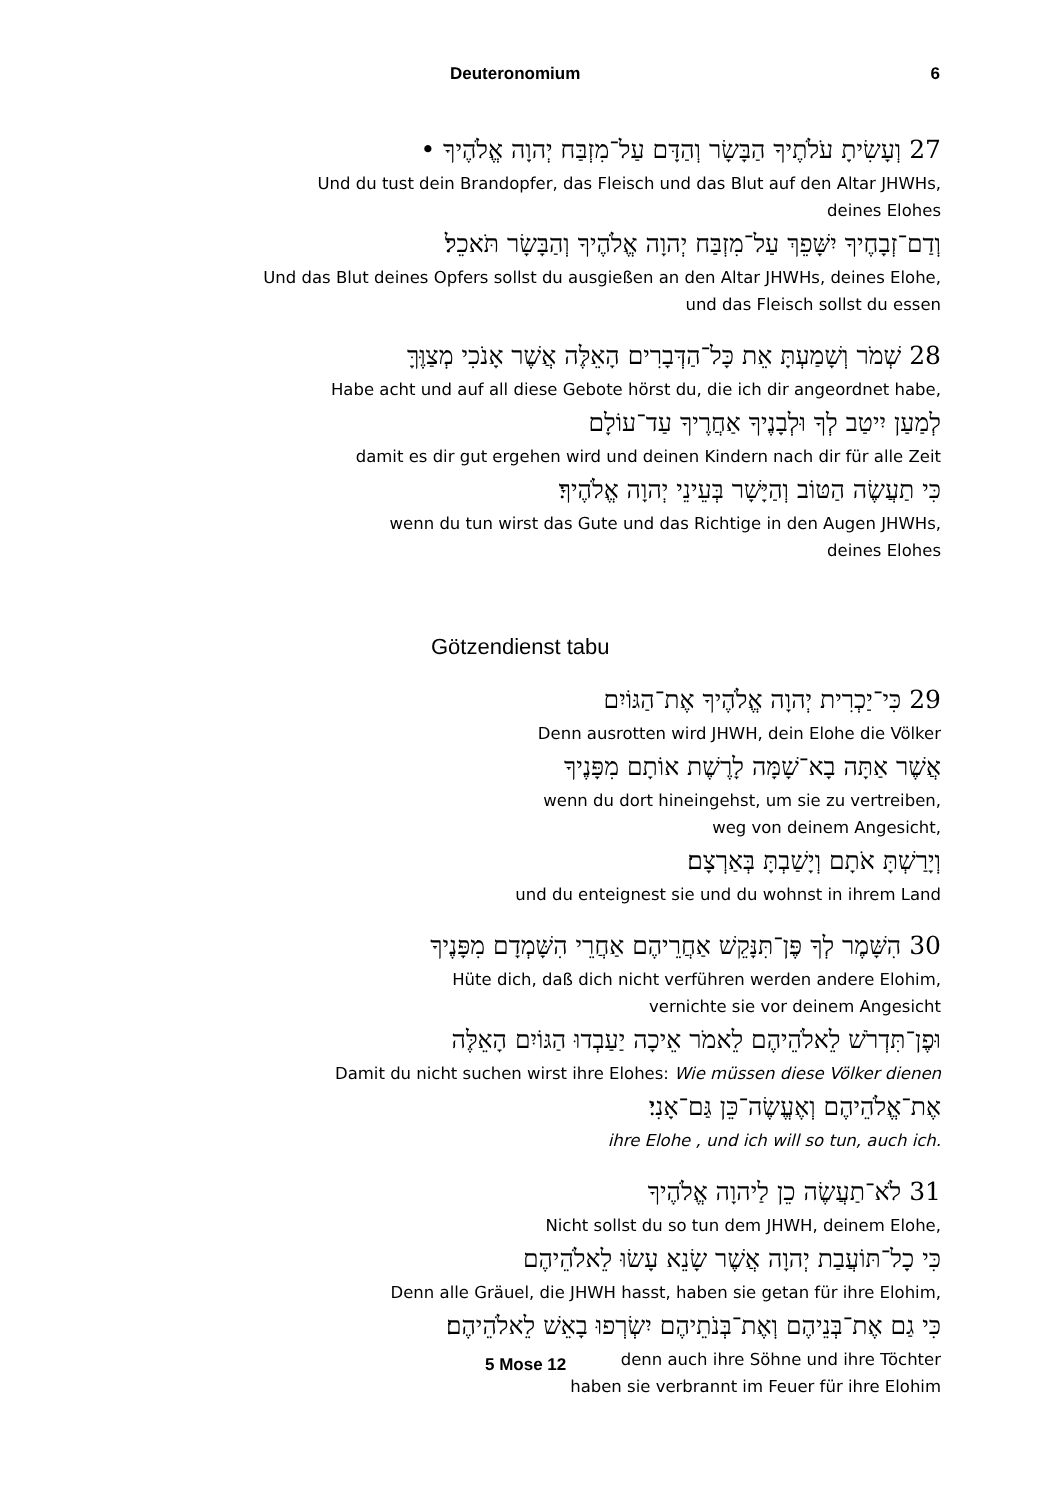Deuteronomium 6
27 וְעָשִׂיתָ עֹלֹתֶיךָ הַבָּשָׂר וְהַדָּם עַל־מִזְבַּח יְהוָה אֱלֹהֶיךָ •
Und du tust dein Brandopfer, das Fleisch und das Blut auf den Altar JHWHs,
deines Elohes
וְדַם־זְבָחֶיךָ יִשָּׁפֵךְ עַל־מִזְבַּח יְהוָה אֱלֹהֶיךָ וְהַבָּשָׂר תֹּאכֵל׃
Und das Blut deines Opfers sollst du ausgießen an den Altar JHWHs, deines Elohe,
und das Fleisch sollst du essen
28 שְׁמֹר וְשָׁמַעְתָּ אֵת כָּל־הַדְּבָרִים הָאֵלֶּה אֲשֶׁר אָנֹכִי מְצַוֶּךָּ
Habe acht und auf all diese Gebote hörst du, die ich dir angeordnet habe,
לְמַעַן יִיטַב לְךָ וּלְבָנֶיךָ אַחֲרֶיךָ עַד־עוֹלָם
damit es dir gut ergehen wird und deinen Kindern nach dir für alle Zeit
כִּי תַעֲשֶׂה הַטּוֹב וְהַיָּשָׁר בְּעֵינֵי יְהוָה אֱלֹהֶיךָ׃
wenn du tun wirst das Gute und das Richtige in den Augen JHWHs,
deines Elohes
Götzendienst tabu
29 כִּי־יַכְרִית יְהוָה אֱלֹהֶיךָ אֶת־הַגּוֹיִם
Denn ausrotten wird JHWH, dein Elohe die Völker
אֲשֶׁר אַתָּה בָא־שָׁמָּה לָרֶשֶׁת אוֹתָם מִפָּנֶיךָ
wenn du dort hineingehst, um sie zu vertreiben,
weg von deinem Angesicht,
וְיָרַשְׁתָּ אֹתָם וְיָשַׁבְתָּ בְּאַרְצָם׃
und du enteignest sie und du wohnst in ihrem Land
30 הִשָּׁמֶר לְךָ פֶּן־תִּנָּקֵשׁ אַחֲרֵיהֶם אַחֲרֵי הִשָּׁמְדָם מִפָּנֶיךָ
Hüte dich, daß dich nicht verführen werden andere Elohim,
vernichte sie vor deinem Angesicht
וּפֶן־תִּדְרֹשׁ לֵאלֹהֵיהֶם לֵאמֹר אֵיכָה יַעַבְדוּ הַגּוֹיִם הָאֵלֶּה
Damit du nicht suchen wirst ihre Elohes: Wie müssen diese Völker dienen
אֶת־אֱלֹהֵיהֶם וְאֶעֱשֶׂה־כֵּן גַּם־אָנִי׃
ihre Elohe , und ich will so tun, auch ich.
31 לֹא־תַעֲשֶׂה כֵן לַיהוָה אֱלֹהֶיךָ
Nicht sollst du so tun dem JHWH, deinem Elohe,
כִּי כָל־תּוֹעֲבַת יְהוָה אֲשֶׁר שָׂנֵא עָשׂוּ לֵאלֹהֵיהֶם
Denn alle Gräuel, die JHWH hasst, haben sie getan für ihre Elohim,
כִּי גַם אֶת־בְּנֵיהֶם וְאֶת־בְּנֹתֵיהֶם יִשְׂרְפוּ בָאֵשׁ לֵאלֹהֵיהֶם׃
denn auch ihre Söhne und ihre Töchter
haben sie verbrannt im Feuer für ihre Elohim
5 Mose 12